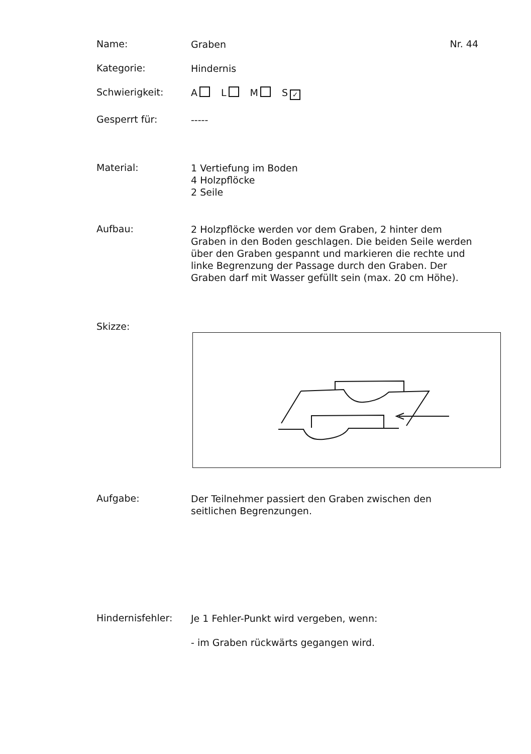Name:
Graben
Nr. 44
Kategorie:
Hindernis
Schwierigkeit:
A L M S ✓
Gesperrt für:
-----
Material:
1 Vertiefung im Boden
4 Holzpflöcke
2 Seile
Aufbau:
2 Holzpflöcke werden vor dem Graben, 2 hinter dem Graben in den Boden geschlagen. Die beiden Seile werden über den Graben gespannt und markieren die rechte und linke Begrenzung der Passage durch den Graben. Der Graben darf mit Wasser gefüllt sein (max. 20 cm Höhe).
Skizze:
Aufgabe:
Der Teilnehmer passiert den Graben zwischen den seitlichen Begrenzungen.
Hindernisfehler:
Je 1 Fehler-Punkt wird vergeben, wenn:
- im Graben rückwärts gegangen wird.